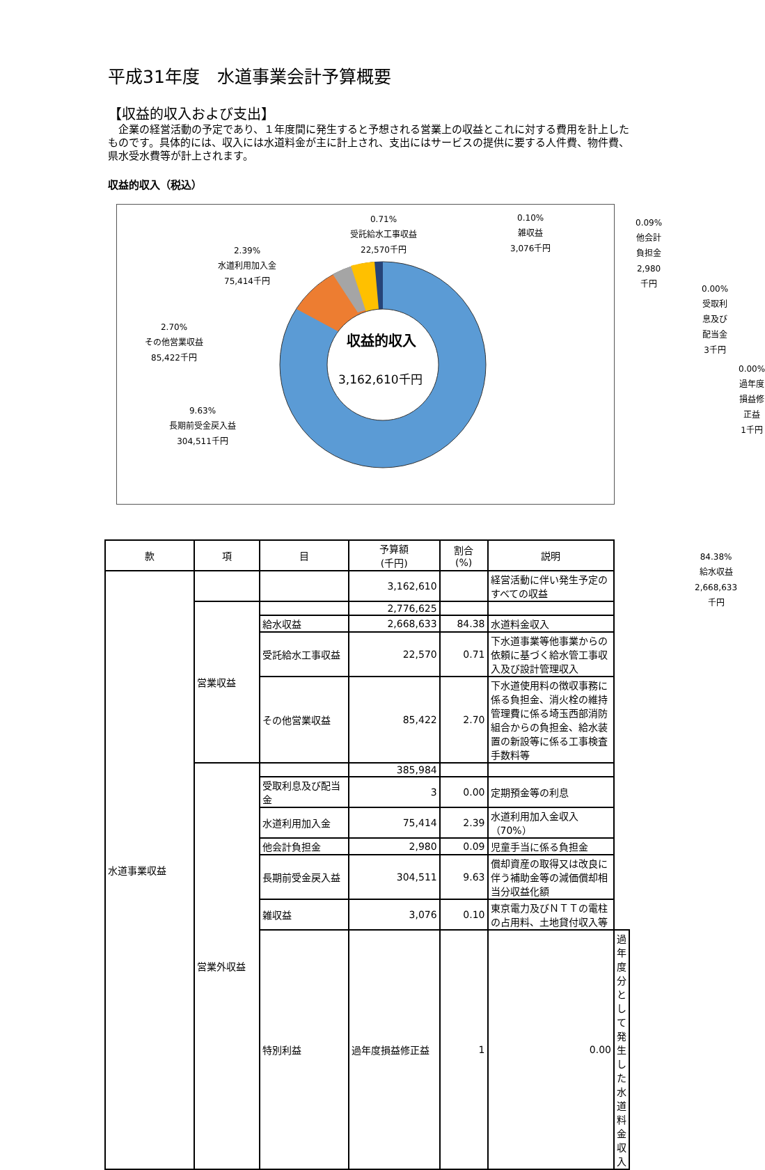平成31年度　水道事業会計予算概要
【収益的収入および支出】
　企業の経営活動の予定であり、１年度間に発生すると予想される営業上の収益とこれに対する費用を計上したものです。具体的には、収入には水道料金が主に計上され、支出にはサービスの提供に要する人件費、物件費、県水受水費等が計上されます。
収益的収入（税込）
収益的収入
3,162,610千円
0.71%
受託給水工事収益
22,570千円
0.10%
雑収益
3,076千円
0.09%
他会計負担金
2,980千円
2.39%
水道利用加入金
75,414千円
0.00%
受取利息及び配当金
3千円
2.70%
その他営業収益
85,422千円
0.00%
過年度損益修正益
1千円
9.63%
長期前受金戻入益
304,511千円
84.38%
給水収益
2,668,633千円
| 款 | 項 | 目 | 予算額 (千円) | 割合 (%) | 説明 | |
| --- | --- | --- | --- | --- | --- | --- |
| 水道事業収益 | | | 3,162,610 | | 経営活動に伴い発生予定のすべての収益 | |
| | 営業収益 | | 2,776,625 | | | |
| | | 給水収益 | 2,668,633 | 84.38 | 水道料金収入 | |
| | | 受託給水工事収益 | 22,570 | 0.71 | 下水道事業等他事業からの依頼に基づく給水管工事収入及び設計管理収入 | |
| | | その他営業収益 | 85,422 | 2.70 | 下水道使用料の徴収事務に係る負担金、消火栓の維持管理費に係る埼玉西部消防組合からの負担金、給水装置の新設等に係る工事検査手数料等 | |
| | 営業外収益 | | 385,984 | | | |
| | | 受取利息及び配当金 | 3 | 0.00 | 定期預金等の利息 | |
| | | 水道利用加入金 | 75,414 | 2.39 | 水道利用加入金収入（70%） | |
| | | 他会計負担金 | 2,980 | 0.09 | 児童手当に係る負担金 | |
| | | 長期前受金戻入益 | 304,511 | 9.63 | 償却資産の取得又は改良に伴う補助金等の減価償却相当分収益化額 | |
| | | 雑収益 | 3,076 | 0.10 | 東京電力及びＮＴＴの電柱の占用料、土地貸付収入等 | |
| | | 特別利益 | 過年度損益修正益 | 1 | 0.00 | 過年度分として発生した水道料金収入 |